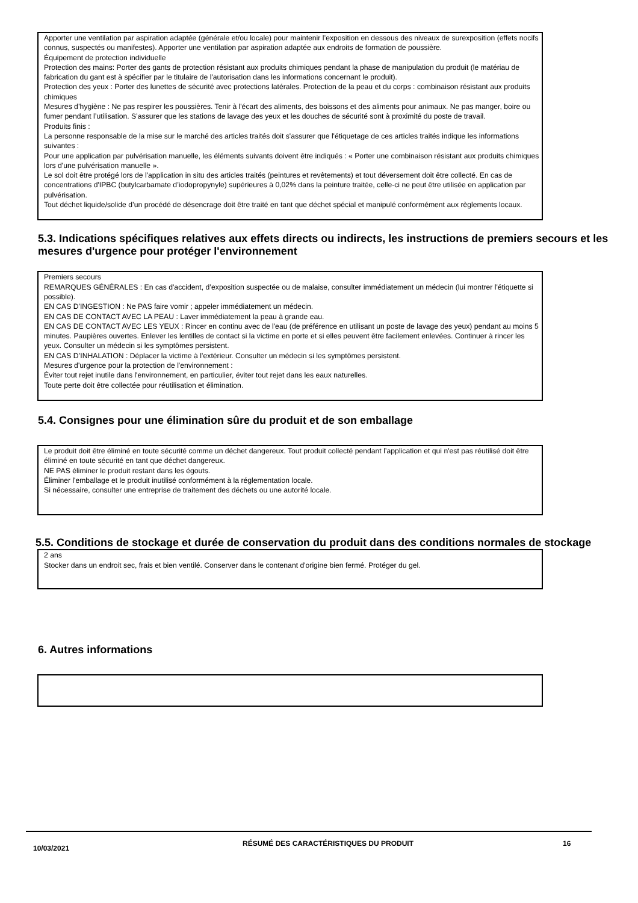Apporter une ventilation par aspiration adaptée (générale et/ou locale) pour maintenir l’exposition en dessous des niveaux de surexposition (effets nocifs connus, suspectés ou manifestes). Apporter une ventilation par aspiration adaptée aux endroits de formation de poussière.
Équipement de protection individuelle
Protection des mains: Porter des gants de protection résistant aux produits chimiques pendant la phase de manipulation du produit (le matériau de fabrication du gant est à spécifier par le titulaire de l'autorisation dans les informations concernant le produit).
Protection des yeux : Porter des lunettes de sécurité avec protections latérales. Protection de la peau et du corps : combinaison résistant aux produits chimiques
Mesures d’hygiène : Ne pas respirer les poussières. Tenir à l'écart des aliments, des boissons et des aliments pour animaux. Ne pas manger, boire ou fumer pendant l’utilisation. S’assurer que les stations de lavage des yeux et les douches de sécurité sont à proximité du poste de travail.
Produits finis :
La personne responsable de la mise sur le marché des articles traités doit s'assurer que l'étiquetage de ces articles traités indique les informations suivantes :
Pour une application par pulvérisation manuelle, les éléments suivants doivent être indiqués : « Porter une combinaison résistant aux produits chimiques lors d'une pulvérisation manuelle ».
Le sol doit être protégé lors de l'application in situ des articles traités (peintures et revêtements) et tout déversement doit être collecté. En cas de concentrations d'IPBC (butylcarbamate d’iodopropynyle) supérieures à 0,02% dans la peinture traitée, celle-ci ne peut être utilisée en application par pulvérisation.
Tout déchet liquide/solide d’un procédé de désencrage doit être traité en tant que déchet spécial et manipulé conformément aux règlements locaux.
5.3. Indications spécifiques relatives aux effets directs ou indirects, les instructions de premiers secours et les mesures d'urgence pour protéger l'environnement
Premiers secours
REMARQUES GÉNÉRALES : En cas d'accident, d’exposition suspectée ou de malaise, consulter immédiatement un médecin (lui montrer l'étiquette si possible).
EN CAS D'INGESTION : Ne PAS faire vomir ; appeler immédiatement un médecin.
EN CAS DE CONTACT AVEC LA PEAU : Laver immédiatement la peau à grande eau.
EN CAS DE CONTACT AVEC LES YEUX : Rincer en continu avec de l'eau (de préférence en utilisant un poste de lavage des yeux) pendant au moins 5 minutes. Paupières ouvertes. Enlever les lentilles de contact si la victime en porte et si elles peuvent être facilement enlevées. Continuer à rincer les yeux. Consulter un médecin si les symptômes persistent.
EN CAS D’INHALATION : Déplacer la victime à l’extérieur. Consulter un médecin si les symptômes persistent.
Mesures d'urgence pour la protection de l'environnement :
Éviter tout rejet inutile dans l'environnement, en particulier, éviter tout rejet dans les eaux naturelles.
Toute perte doit être collectée pour réutilisation et élimination.
5.4. Consignes pour une élimination sûre du produit et de son emballage
Le produit doit être éliminé en toute sécurité comme un déchet dangereux. Tout produit collecté pendant l’application et qui n'est pas réutilisé doit être éliminé en toute sécurité en tant que déchet dangereux.
NE PAS éliminer le produit restant dans les égouts.
Éliminer l'emballage et le produit inutilisé conformément à la réglementation locale.
Si nécessaire, consulter une entreprise de traitement des déchets ou une autorité locale.
5.5. Conditions de stockage et durée de conservation du produit dans des conditions normales de stockage
2 ans
Stocker dans un endroit sec, frais et bien ventilé. Conserver dans le contenant d'origine bien fermé. Protéger du gel.
6. Autres informations
10/03/2021
RÉSUMÉ DES CARACTÉRISTIQUES DU PRODUIT 16